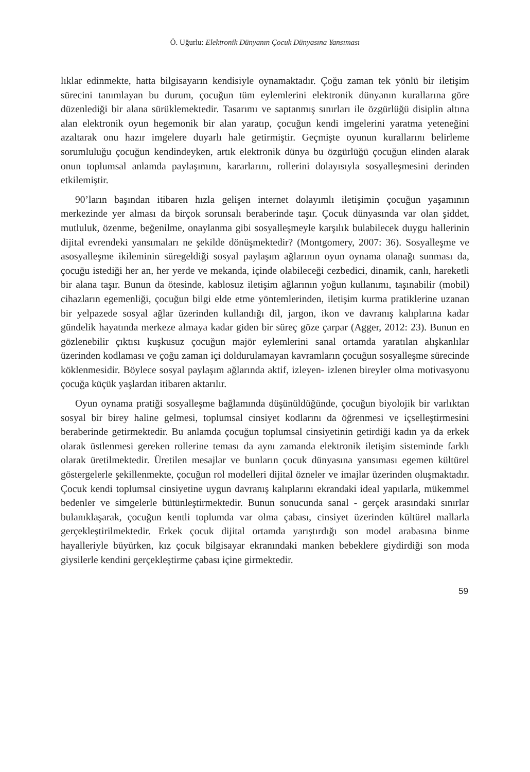Ö. Uğurlu: Elektronik Dünyanın Çocuk Dünyasına Yansıması
lıklar edinmekte, hatta bilgisayarın kendisiyle oynamaktadır. Çoğu zaman tek yönlü bir iletişim sürecini tanımlayan bu durum, çocuğun tüm eylemlerini elektronik dünyanın kurallarına göre düzenlediği bir alana sürüklemektedir. Tasarımı ve saptanmış sınırları ile özgürlüğü disiplin altına alan elektronik oyun hegemonik bir alan yaratıp, çocuğun kendi imgelerini yaratma yeteneğini azaltarak onu hazır imgelere duyarlı hale getirmiştir. Geçmişte oyunun kurallarını belirleme sorumluluğu çocuğun kendindeyken, artık elektronik dünya bu özgürlüğü çocuğun elinden alarak onun toplumsal anlamda paylaşımını, kararlarını, rollerini dolayısıyla sosyalleşmesini derinden etkilemiştir.
90’ların başından itibaren hızla gelişen internet dolayımlı iletişimin çocuğun yaşamının merkezinde yer alması da birçok sorunsalı beraberinde taşır. Çocuk dünyasında var olan şiddet, mutluluk, özenme, beğenilme, onaylanma gibi sosyalleşmeyle karşılık bulabilecek duygu hallerinin dijital evrendeki yansımaları ne şekilde dönüşmektedir? (Montgomery, 2007: 36). Sosyalleşme ve asosyalleşme ikileminin süregeldiği sosyal paylaşım ağlarının oyun oynama olanağı sunması da, çocuğu istediği her an, her yerde ve mekanda, içinde olabileceği cezbedici, dinamik, canlı, hareketli bir alana taşır. Bunun da ötesinde, kablosuz iletişim ağlarının yoğun kullanımı, taşınabilir (mobil) cihazların egemenliği, çocuğun bilgi elde etme yöntemlerinden, iletişim kurma pratiklerine uzanan bir yelpazede sosyal ağlar üzerinden kullandığı dil, jargon, ikon ve davranış kalıplarına kadar gündelik hayatında merkeze almaya kadar giden bir süreç göze çarpar (Agger, 2012: 23). Bunun en gözlenebilir çıktısı kuşkusuz çocuğun majör eylemlerini sanal ortamda yaratılan alışkanlılar üzerinden kodlaması ve çoğu zaman içi doldurulamayan kavramların çocuğun sosyalleşme sürecinde köklenmesidir. Böylece sosyal paylaşım ağlarında aktif, izleyen- izlenen bireyler olma motivasyonu çocuğa küçük yaşlardan itibaren aktarılır.
Oyun oynama pratiği sosyalleşme bağlamında düşünüldüğünde, çocuğun biyolojik bir varlıktan sosyal bir birey haline gelmesi, toplumsal cinsiyet kodlarını da öğrenmesi ve içselleştirmesini beraberinde getirmektedir. Bu anlamda çocuğun toplumsal cinsiyetinin getirdiği kadın ya da erkek olarak üstlenmesi gereken rollerine teması da aynı zamanda elektronik iletişim sisteminde farklı olarak üretilmektedir. Üretilen mesajlar ve bunların çocuk dünyasına yansıması egemen kültürel göstergelerle şekillenmekte, çocuğun rol modelleri dijital özneler ve imajlar üzerinden oluşmaktadır. Çocuk kendi toplumsal cinsiyetine uygun davranış kalıplarını ekrandaki ideal yapılarla, mükemmel bedenler ve simgelerle bütünleştirmektedir. Bunun sonucunda sanal - gerçek arasındaki sınırlar bulanıklaşarak, çocuğun kentli toplumda var olma çabası, cinsiyet üzerinden kültürel mallarla gerçekleştirilmektedir. Erkek çocuk dijital ortamda yarıştırdığı son model arabasına binme hayalleriyle büyürken, kız çocuk bilgisayar ekranındaki manken bebeklere giydirdiği son moda giysilerle kendini gerçekleştirme çabası içine girmektedir.
59